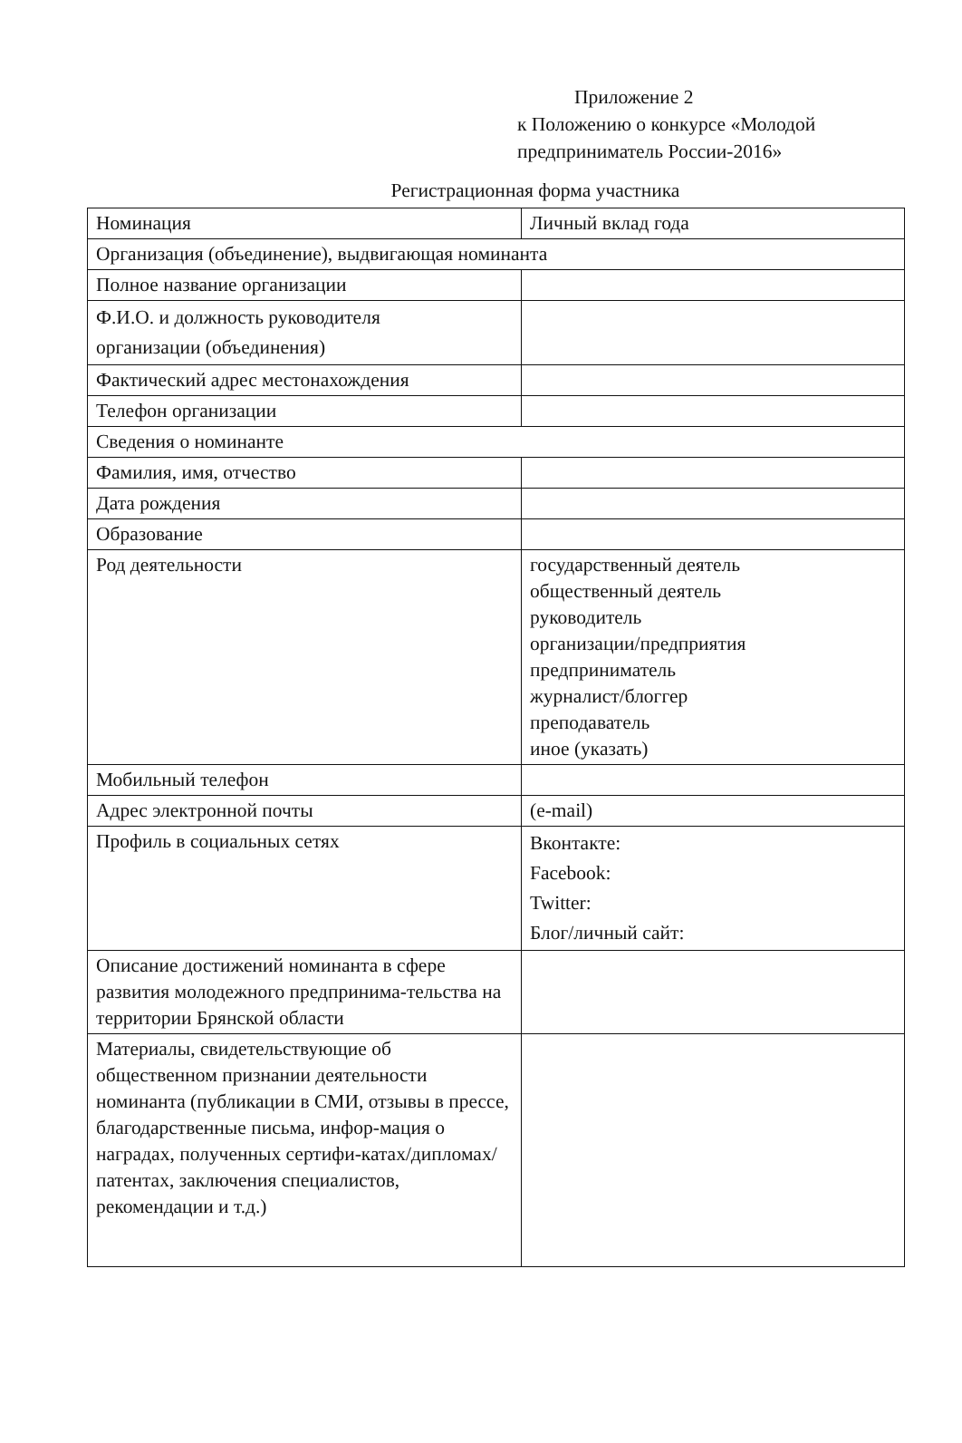Приложение 2
к Положению о конкурсе «Молодой
предприниматель России-2016»
Регистрационная форма участника
| Номинация | Личный вклад года |
| Организация (объединение), выдвигающая номинанта | |
| Полное название организации | |
| Ф.И.О. и должность руководителя организации (объединения) | |
| Фактический адрес местонахождения | |
| Телефон организации | |
| Сведения о номинанте | |
| Фамилия, имя, отчество | |
| Дата рождения | |
| Образование | |
| Род деятельности | государственный деятель общественный деятель руководитель организации/предприятия предприниматель журналист/блоггер преподаватель иное (указать) |
| Мобильный телефон | |
| Адрес электронной почты | (e-mail) |
| Профиль в социальных сетях | Вконтакте: Facebook: Twitter: Блог/личный сайт: |
| Описание достижений номинанта в сфере развития молодежного предпринима-тельства на территории Брянской области | |
| Материалы, свидетельствующие об общественном признании деятельности номинанта (публикации в СМИ, отзывы в прессе, благодарственные письма, инфор-мация о наградах, полученных сертифи-катах/дипломах/патентах, заключения специалистов, рекомендации и т.д.) | |